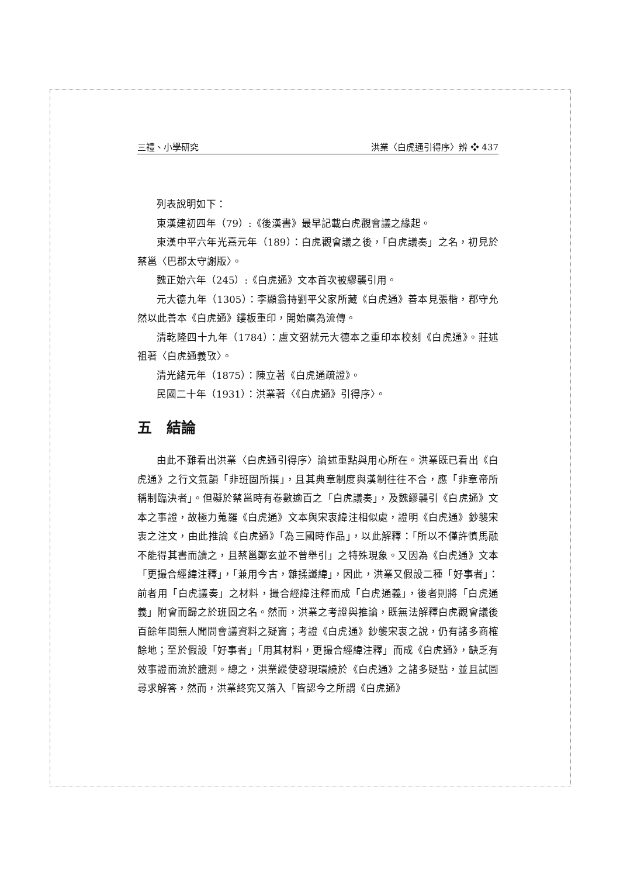三禮、小學研究 洪業〈白虎通引得序〉辨 ❖ 437
列表說明如下：
東漢建初四年（79）:《後漢書》最早記載白虎觀會議之緣起。
東漢中平六年光熹元年（189）：白虎觀會議之後，「白虎議奏」之名，初見於蔡邕〈巴郡太守謝版〉。
魏正始六年（245）:《白虎通》文本首次被繆襲引用。
元大德九年（1305）：李顯翁持劉平父家所藏《白虎通》善本見張楷，郡守允然以此善本《白虎通》鏤板重印，開始廣為流傳。
清乾隆四十九年（1784）：盧文弨就元大德本之重印本校刻《白虎通》。莊述祖著〈白虎通義攷〉。
清光緒元年（1875）：陳立著《白虎通疏證》。
民國二十年（1931）：洪業著〈《白虎通》引得序〉。
五　結論
由此不難看出洪業〈白虎通引得序〉論述重點與用心所在。洪業既已看出《白虎通》之行文氣韻「非班固所撰」，且其典章制度與漢制往往不合，應「非章帝所稱制臨決者」。但礙於蔡邕時有卷數逾百之「白虎議奏」，及魏繆襲引《白虎通》文本之事證，故極力蒐羅《白虎通》文本與宋衷緯注相似處，證明《白虎通》鈔襲宋衷之注文，由此推論《白虎通》「為三國時作品」，以此解釋：「所以不僅許慎馬融不能得其書而讀之，且蔡邕鄭玄並不曾舉引」之特殊現象。又因為《白虎通》文本「更撮合經緯注釋」，「兼用今古，雜揉讖緯」，因此，洪業又假設二種「好事者」：前者用「白虎議奏」之材料，撮合經緯注釋而成「白虎通義」，後者則將「白虎通義」附會而歸之於班固之名。然而，洪業之考證與推論，既無法解釋白虎觀會議後百餘年間無人聞問會議資料之疑竇；考證《白虎通》鈔襲宋衷之說，仍有諸多商榷餘地；至於假設「好事者」「用其材料，更撮合經緯注釋」而成《白虎通》，缺乏有效事證而流於臆測。總之，洪業縱使發現環繞於《白虎通》之諸多疑點，並且試圖尋求解答，然而，洪業終究又落入「皆認今之所謂《白虎通》